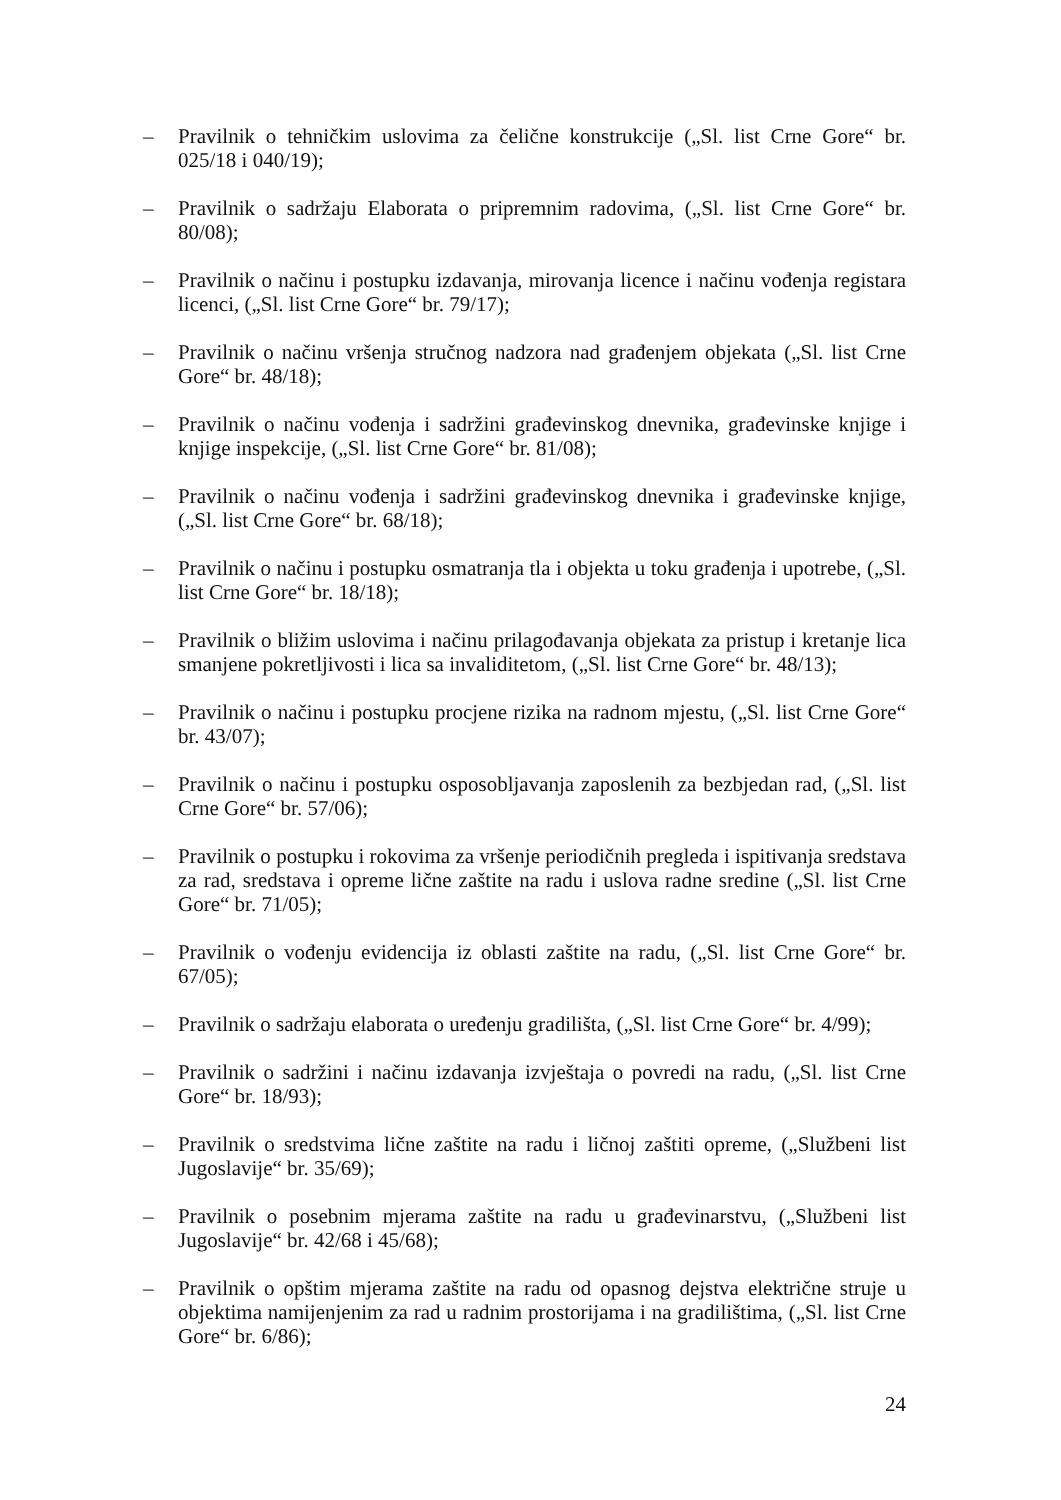– Pravilnik o tehničkim uslovima za čelične konstrukcije („Sl. list Crne Gore“ br. 025/18 i 040/19);
– Pravilnik o sadržaju Elaborata o pripremnim radovima, („Sl. list Crne Gore“ br. 80/08);
– Pravilnik o načinu i postupku izdavanja, mirovanja licence i načinu vođenja registara licenci, („Sl. list Crne Gore“ br. 79/17);
– Pravilnik o načinu vršenja stručnog nadzora nad građenjem objekata („Sl. list Crne Gore“ br. 48/18);
– Pravilnik o načinu vođenja i sadržini građevinskog dnevnika, građevinske knjige i knjige inspekcije, („Sl. list Crne Gore“ br. 81/08);
– Pravilnik o načinu vođenja i sadržini građevinskog dnevnika i građevinske knjige, („Sl. list Crne Gore“ br. 68/18);
– Pravilnik o načinu i postupku osmatranja tla i objekta u toku građenja i upotrebe, („Sl. list Crne Gore“ br. 18/18);
– Pravilnik o bližim uslovima i načinu prilagođavanja objekata za pristup i kretanje lica smanjene pokretljivosti i lica sa invaliditetom, („Sl. list Crne Gore“ br. 48/13);
– Pravilnik o načinu i postupku procjene rizika na radnom mjestu, („Sl. list Crne Gore“ br. 43/07);
– Pravilnik o načinu i postupku osposobljavanja zaposlenih za bezbjedan rad, („Sl. list Crne Gore“ br. 57/06);
– Pravilnik o postupku i rokovima za vršenje periodičnih pregleda i ispitivanja sredstava za rad, sredstava i opreme lične zaštite na radu i uslova radne sredine („Sl. list Crne Gore“ br. 71/05);
– Pravilnik o vođenju evidencija iz oblasti zaštite na radu, („Sl. list Crne Gore“ br. 67/05);
– Pravilnik o sadržaju elaborata o uređenju gradilišta, („Sl. list Crne Gore“ br. 4/99);
– Pravilnik o sadržini i načinu izdavanja izvještaja o povredi na radu, („Sl. list Crne Gore“ br. 18/93);
– Pravilnik o sredstvima lične zaštite na radu i ličnoj zaštiti opreme, („Službeni list Jugoslavije“ br. 35/69);
– Pravilnik o posebnim mjerama zaštite na radu u građevinarstvu, („Službeni list Jugoslavije“ br. 42/68 i 45/68);
– Pravilnik o opštim mjerama zaštite na radu od opasnog dejstva električne struje u objektima namijenjenim za rad u radnim prostorijama i na gradilištima, („Sl. list Crne Gore“ br. 6/86);
24